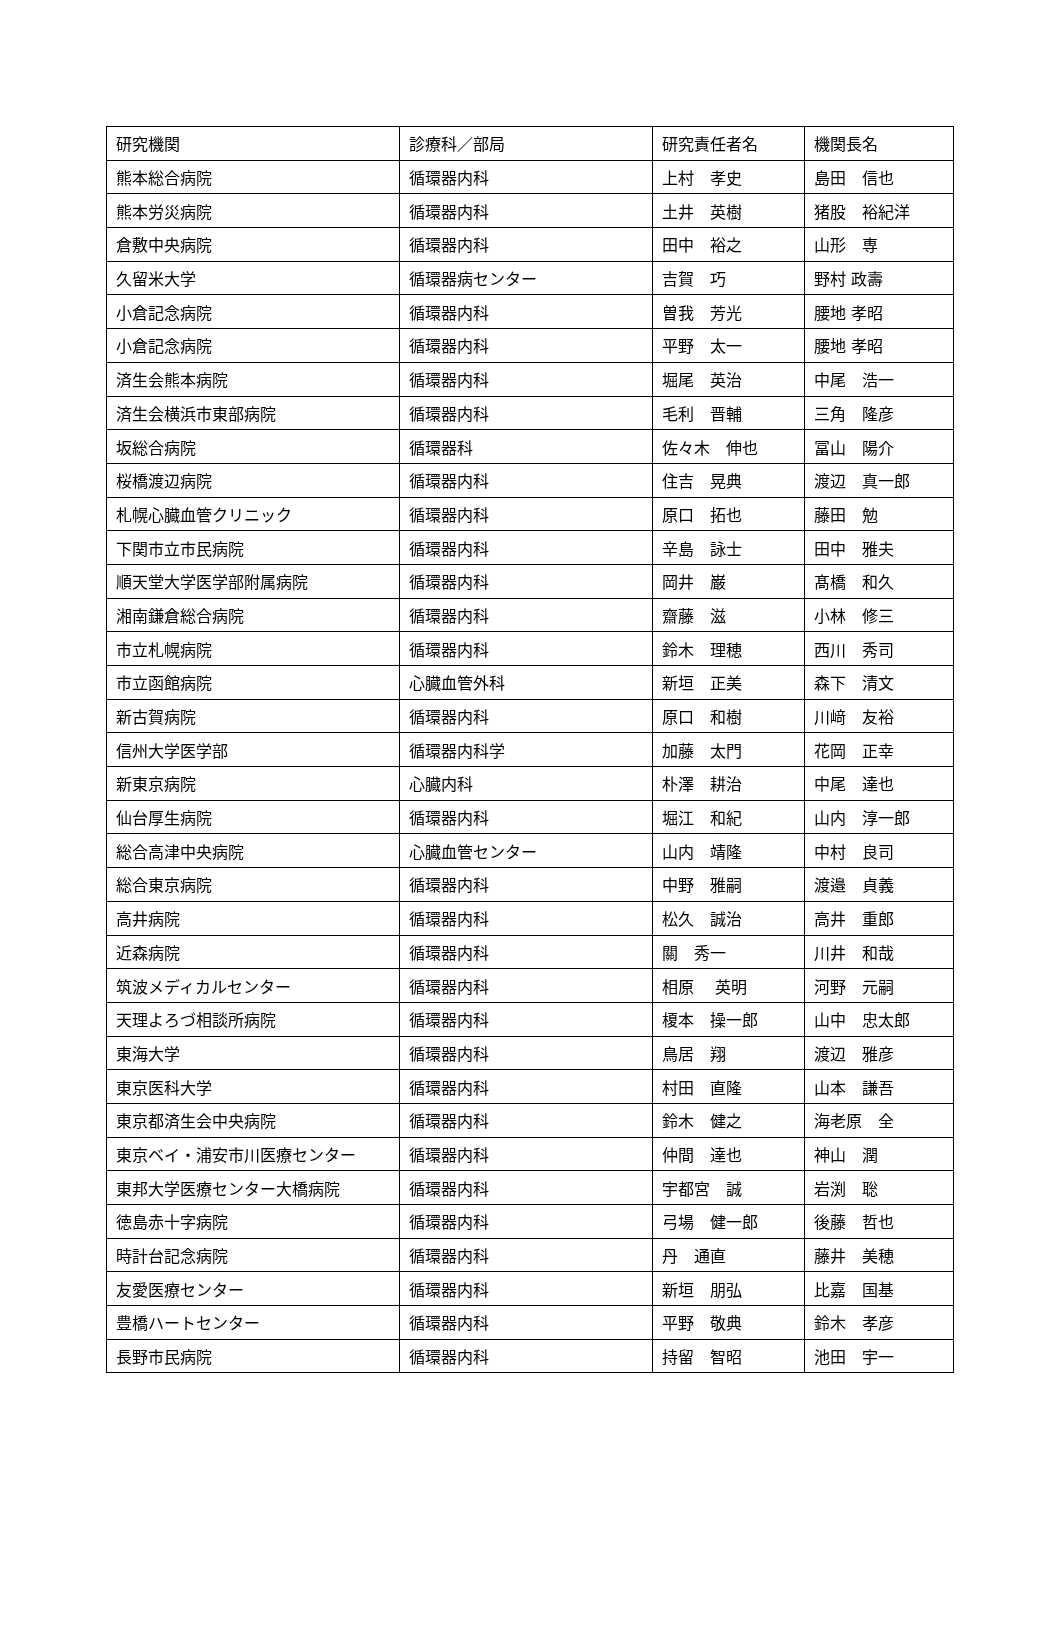| 研究機関 | 診療科／部局 | 研究責任者名 | 機関長名 |
| --- | --- | --- | --- |
| 熊本総合病院 | 循環器内科 | 上村 孝史 | 島田 信也 |
| 熊本労災病院 | 循環器内科 | 土井 英樹 | 猪股 裕紀洋 |
| 倉敷中央病院 | 循環器内科 | 田中 裕之 | 山形 専 |
| 久留米大学 | 循環器病センター | 吉賀 巧 | 野村 政壽 |
| 小倉記念病院 | 循環器内科 | 曽我 芳光 | 腰地 孝昭 |
| 小倉記念病院 | 循環器内科 | 平野 太一 | 腰地 孝昭 |
| 済生会熊本病院 | 循環器内科 | 堀尾 英治 | 中尾 浩一 |
| 済生会横浜市東部病院 | 循環器内科 | 毛利 晋輔 | 三角 隆彦 |
| 坂総合病院 | 循環器科 | 佐々木 伸也 | 冨山 陽介 |
| 桜橋渡辺病院 | 循環器内科 | 住吉 晃典 | 渡辺 真一郎 |
| 札幌心臓血管クリニック | 循環器内科 | 原口 拓也 | 藤田 勉 |
| 下関市立市民病院 | 循環器内科 | 辛島 詠士 | 田中 雅夫 |
| 順天堂大学医学部附属病院 | 循環器内科 | 岡井 巌 | 髙橋 和久 |
| 湘南鎌倉総合病院 | 循環器内科 | 齋藤 滋 | 小林 修三 |
| 市立札幌病院 | 循環器内科 | 鈴木 理穂 | 西川 秀司 |
| 市立函館病院 | 心臓血管外科 | 新垣 正美 | 森下 清文 |
| 新古賀病院 | 循環器内科 | 原口 和樹 | 川﨑 友裕 |
| 信州大学医学部 | 循環器内科学 | 加藤 太門 | 花岡 正幸 |
| 新東京病院 | 心臓内科 | 朴澤 耕治 | 中尾 達也 |
| 仙台厚生病院 | 循環器内科 | 堀江 和紀 | 山内 淳一郎 |
| 総合高津中央病院 | 心臓血管センター | 山内 靖隆 | 中村 良司 |
| 総合東京病院 | 循環器内科 | 中野 雅嗣 | 渡邉 貞義 |
| 高井病院 | 循環器内科 | 松久 誠治 | 高井 重郎 |
| 近森病院 | 循環器内科 | 關 秀一 | 川井 和哉 |
| 筑波メディカルセンター | 循環器内科 | 相原 英明 | 河野 元嗣 |
| 天理よろづ相談所病院 | 循環器内科 | 榎本 操一郎 | 山中 忠太郎 |
| 東海大学 | 循環器内科 | 鳥居 翔 | 渡辺 雅彦 |
| 東京医科大学 | 循環器内科 | 村田 直隆 | 山本 謙吾 |
| 東京都済生会中央病院 | 循環器内科 | 鈴木 健之 | 海老原 全 |
| 東京ベイ・浦安市川医療センター | 循環器内科 | 仲間 達也 | 神山 潤 |
| 東邦大学医療センター大橋病院 | 循環器内科 | 宇都宮 誠 | 岩渕 聡 |
| 徳島赤十字病院 | 循環器内科 | 弓場 健一郎 | 後藤 哲也 |
| 時計台記念病院 | 循環器内科 | 丹 通直 | 藤井 美穂 |
| 友愛医療センター | 循環器内科 | 新垣 朋弘 | 比嘉 国基 |
| 豊橋ハートセンター | 循環器内科 | 平野 敬典 | 鈴木 孝彦 |
| 長野市民病院 | 循環器内科 | 持留 智昭 | 池田 宇一 |